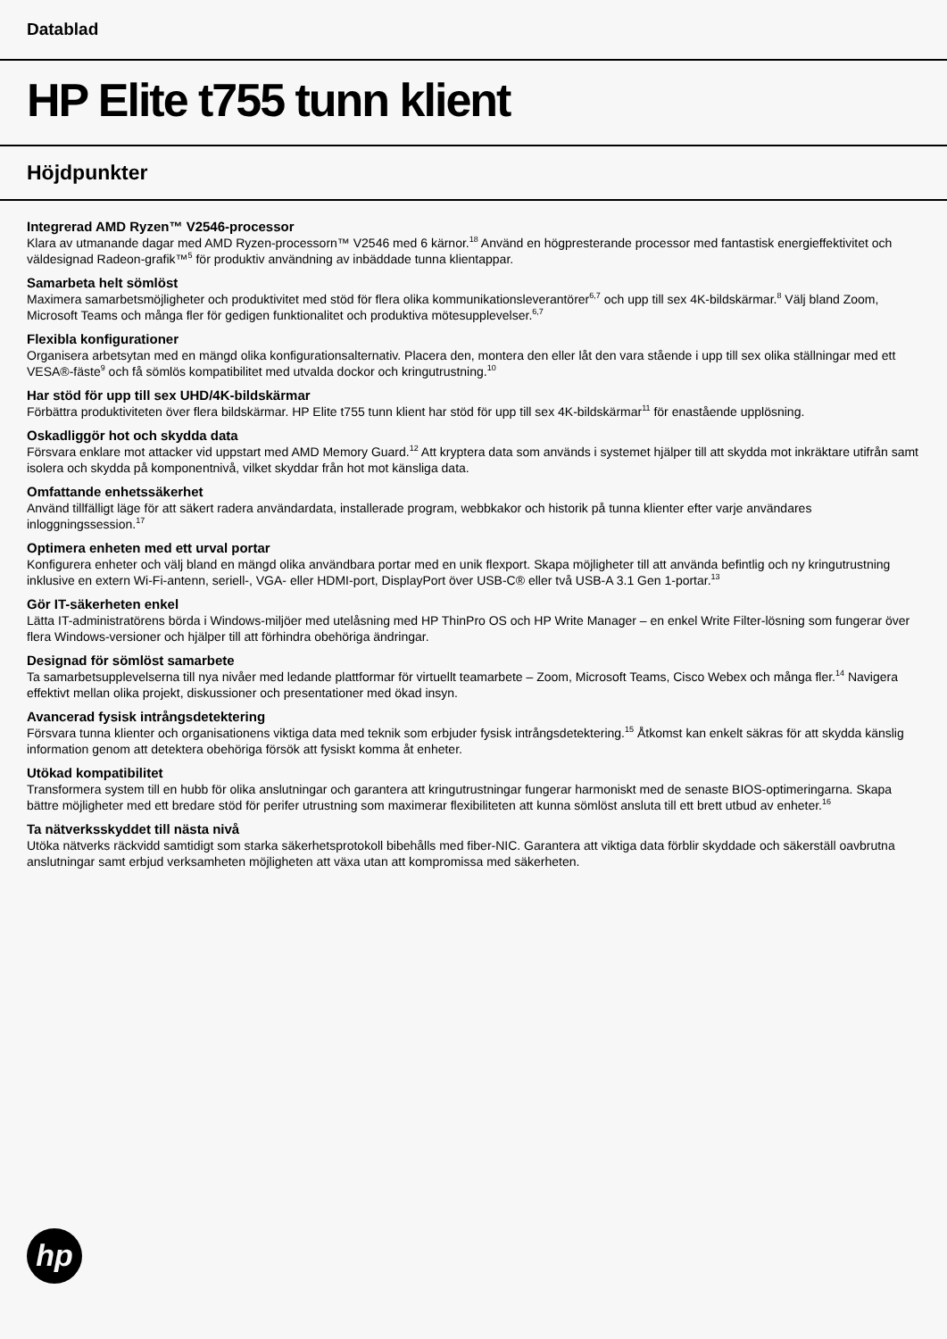Datablad
HP Elite t755 tunn klient
Höjdpunkter
Integrerad AMD Ryzen™ V2546-processor
Klara av utmanande dagar med AMD Ryzen-processorn™ V2546 med 6 kärnor.<sup>18</sup> Använd en högpresterande processor med fantastisk energieffektivitet och väldesignad Radeon-grafik™<sup>5</sup> för produktiv användning av inbäddade tunna klientappar.
Samarbeta helt sömlöst
Maximera samarbetsmöjligheter och produktivitet med stöd för flera olika kommunikationsleverantörer<sup>6,7</sup> och upp till sex 4K-bildskärmar.<sup>8</sup> Välj bland Zoom, Microsoft Teams och många fler för gedigen funktionalitet och produktiva mötesupplevelser.<sup>6,7</sup>
Flexibla konfigurationer
Organisera arbetsytan med en mängd olika konfigurationsalternativ. Placera den, montera den eller låt den vara stående i upp till sex olika ställningar med ett VESA®-fäste<sup>9</sup> och få sömlös kompatibilitet med utvalda dockor och kringutrustning.<sup>10</sup>
Har stöd för upp till sex UHD/4K-bildskärmar
Förbättra produktiviteten över flera bildskärmar. HP Elite t755 tunn klient har stöd för upp till sex 4K-bildskärmar<sup>11</sup> för enastående upplösning.
Oskadliggör hot och skydda data
Försvara enklare mot attacker vid uppstart med AMD Memory Guard.<sup>12</sup> Att kryptera data som används i systemet hjälper till att skydda mot inkräktare utifrån samt isolera och skydda på komponentnivå, vilket skyddar från hot mot känsliga data.
Omfattande enhetssäkerhet
Använd tillfälligt läge för att säkert radera användardata, installerade program, webbkakor och historik på tunna klienter efter varje användares inloggningssession.<sup>17</sup>
Optimera enheten med ett urval portar
Konfigurera enheter och välj bland en mängd olika användbara portar med en unik flexport. Skapa möjligheter till att använda befintlig och ny kringutrustning inklusive en extern Wi-Fi-antenn, seriell-, VGA- eller HDMI-port, DisplayPort över USB-C® eller två USB-A 3.1 Gen 1-portar.<sup>13</sup>
Gör IT-säkerheten enkel
Lätta IT-administratörens börda i Windows-miljöer med utelåsning med HP ThinPro OS och HP Write Manager – en enkel Write Filter-lösning som fungerar över flera Windows-versioner och hjälper till att förhindra obehöriga ändringar.
Designad för sömlöst samarbete
Ta samarbetsupplevelserna till nya nivåer med ledande plattformar för virtuellt teamarbete – Zoom, Microsoft Teams, Cisco Webex och många fler.<sup>14</sup> Navigera effektivt mellan olika projekt, diskussioner och presentationer med ökad insyn.
Avancerad fysisk intrångsdetektering
Försvara tunna klienter och organisationens viktiga data med teknik som erbjuder fysisk intrångsdetektering.<sup>15</sup> Åtkomst kan enkelt säkras för att skydda känslig information genom att detektera obehöriga försök att fysiskt komma åt enheter.
Utökad kompatibilitet
Transformera system till en hubb för olika anslutningar och garantera att kringutrustningar fungerar harmoniskt med de senaste BIOS-optimeringarna. Skapa bättre möjligheter med ett bredare stöd för perifer utrustning som maximerar flexibiliteten att kunna sömlöst ansluta till ett brett utbud av enheter.<sup>16</sup>
Ta nätverksskyddet till nästa nivå
Utöka nätverks räckvidd samtidigt som starka säkerhetsprotokoll bibehålls med fiber-NIC. Garantera att viktiga data förblir skyddade och säkerställ oavbrutna anslutningar samt erbjud verksamheten möjligheten att växa utan att kompromissa med säkerheten.
hp